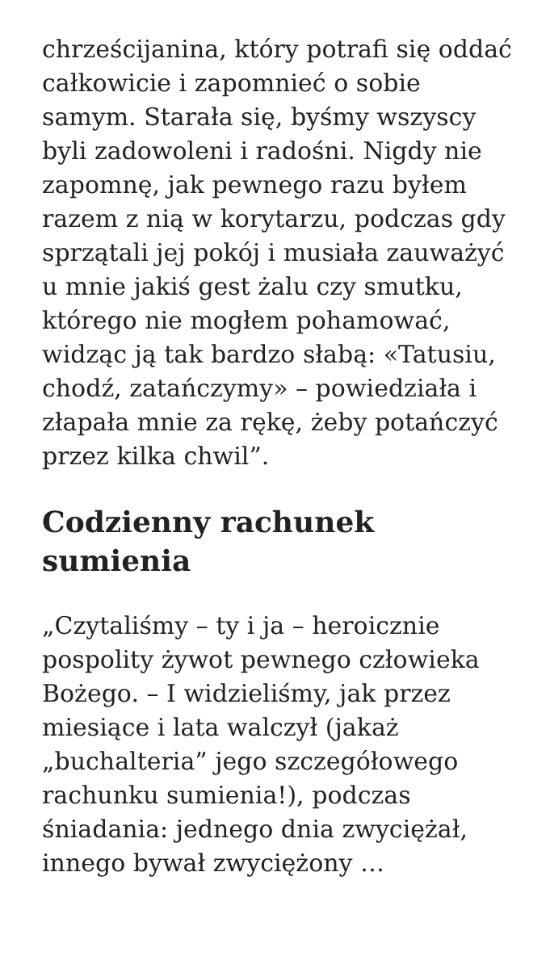chrześcijanina, który potrafi się oddać całkowicie i zapomnieć o sobie samym. Starała się, byśmy wszyscy byli zadowoleni i radośni. Nigdy nie zapomnę, jak pewnego razu byłem razem z nią w korytarzu, podczas gdy sprzątali jej pokój i musiała zauważyć u mnie jakiś gest żalu czy smutku, którego nie mogłem pohamować, widząc ją tak bardzo słabą: «Tatusiu, chodź, zatańczymy» – powiedziała i złapała mnie za rękę, żeby potańczyć przez kilka chwil”.
Codzienny rachunek sumienia
„Czytaliśmy – ty i ja – heroicznie pospolity żywot pewnego człowieka Bożego. – I widzieliśmy, jak przez miesiące i lata walczył (jakaż „buchalteria” jego szczegółowego rachunku sumienia!), podczas śniadania: jednego dnia zwyciężał, innego bywał zwyciężony …